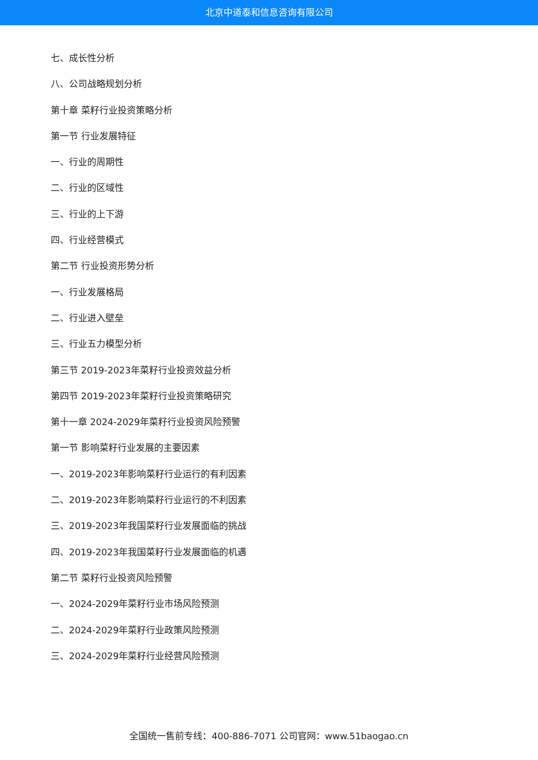北京中道泰和信息咨询有限公司
七、成长性分析
八、公司战略规划分析
第十章 菜籽行业投资策略分析
第一节 行业发展特征
一、行业的周期性
二、行业的区域性
三、行业的上下游
四、行业经营模式
第二节 行业投资形势分析
一、行业发展格局
二、行业进入壁垒
三、行业五力模型分析
第三节 2019-2023年菜籽行业投资效益分析
第四节 2019-2023年菜籽行业投资策略研究
第十一章 2024-2029年菜籽行业投资风险预警
第一节 影响菜籽行业发展的主要因素
一、2019-2023年影响菜籽行业运行的有利因素
二、2019-2023年影响菜籽行业运行的不利因素
三、2019-2023年我国菜籽行业发展面临的挑战
四、2019-2023年我国菜籽行业发展面临的机遇
第二节 菜籽行业投资风险预警
一、2024-2029年菜籽行业市场风险预测
二、2024-2029年菜籽行业政策风险预测
三、2024-2029年菜籽行业经营风险预测
全国统一售前专线：400-886-7071 公司官网：www.51baogao.cn